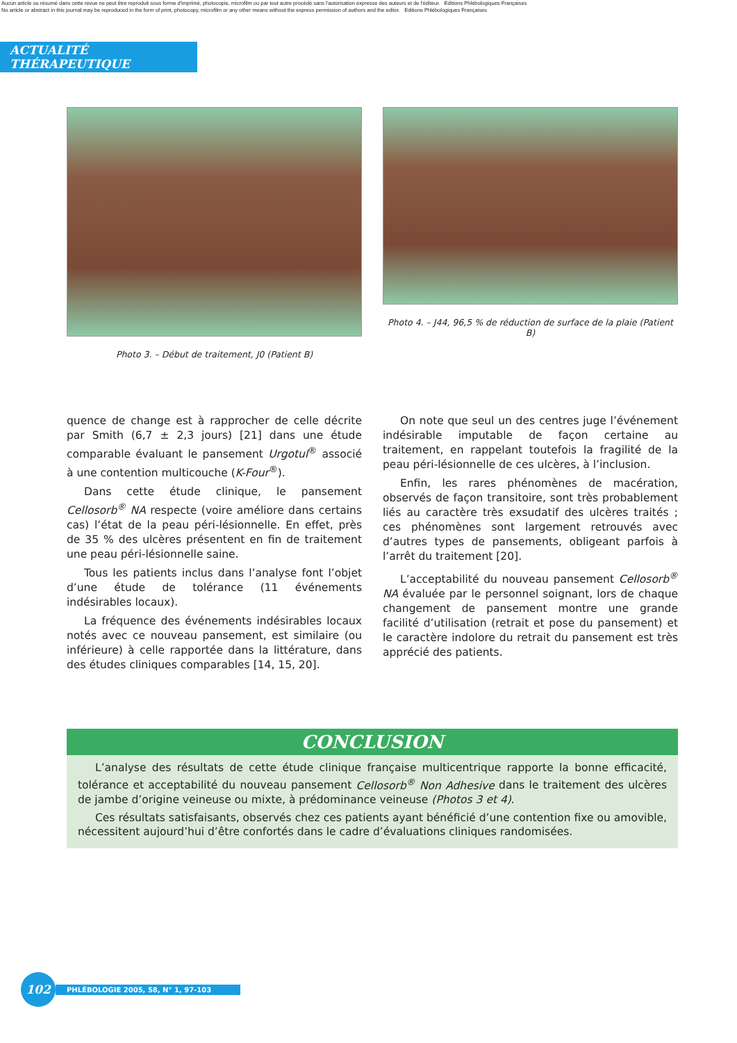Aucun article ou résumé dans cette revue ne peut être reproduit sous forme d'imprimé, photocopie, microfilm ou par tout autre procédé sans l'autorisation expresse des auteurs et de l'éditeur. Editions Phlébologiques Françaises
No article or abstract in this journal may be reproduced in the form of print, photocopy, microfilm or any other means without the express permission of authors and the editor. Editions Phlébologiques Françaises
ACTUALITÉ THÉRAPEUTIQUE
Photo 3. – Début de traitement, J0 (Patient B)
Photo 4. – J44, 96,5 % de réduction de surface de la plaie (Patient B)
quence de change est à rapprocher de celle décrite par Smith (6,7 ± 2,3 jours) [21] dans une étude comparable évaluant le pansement Urgotul<sup>®</sup> associé à une contention multicouche (K-Four<sup>®</sup>).
Dans cette étude clinique, le pansement Cellosorb<sup>®</sup> NA respecte (voire améliore dans certains cas) l’état de la peau péri-lésionnelle. En effet, près de 35 % des ulcères présentent en fin de traitement une peau péri-lésionnelle saine.
Tous les patients inclus dans l’analyse font l’objet d’une étude de tolérance (11 événements indésirables locaux).
La fréquence des événements indésirables locaux notés avec ce nouveau pansement, est similaire (ou inférieure) à celle rapportée dans la littérature, dans des études cliniques comparables [14, 15, 20].
On note que seul un des centres juge l’événement indésirable imputable de façon certaine au traitement, en rappelant toutefois la fragilité de la peau péri-lésionnelle de ces ulcères, à l’inclusion.
Enfin, les rares phénomènes de macération, observés de façon transitoire, sont très probablement liés au caractère très exsudatif des ulcères traités ; ces phénomènes sont largement retrouvés avec d’autres types de pansements, obligeant parfois à l’arrêt du traitement [20].
L’acceptabilité du nouveau pansement Cellosorb<sup>®</sup> NA évaluée par le personnel soignant, lors de chaque changement de pansement montre une grande facilité d’utilisation (retrait et pose du pansement) et le caractère indolore du retrait du pansement est très apprécié des patients.
CONCLUSION
L’analyse des résultats de cette étude clinique française multicentrique rapporte la bonne efficacité, tolérance et acceptabilité du nouveau pansement Cellosorb<sup>®</sup> Non Adhesive dans le traitement des ulcères de jambe d’origine veineuse ou mixte, à prédominance veineuse (Photos 3 et 4).
Ces résultats satisfaisants, observés chez ces patients ayant bénéficié d’une contention fixe ou amovible, nécessitent aujourd’hui d’être confortés dans le cadre d’évaluations cliniques randomisées.
102
PHLÉBOLOGIE 2005, 58, N° 1, 97-103